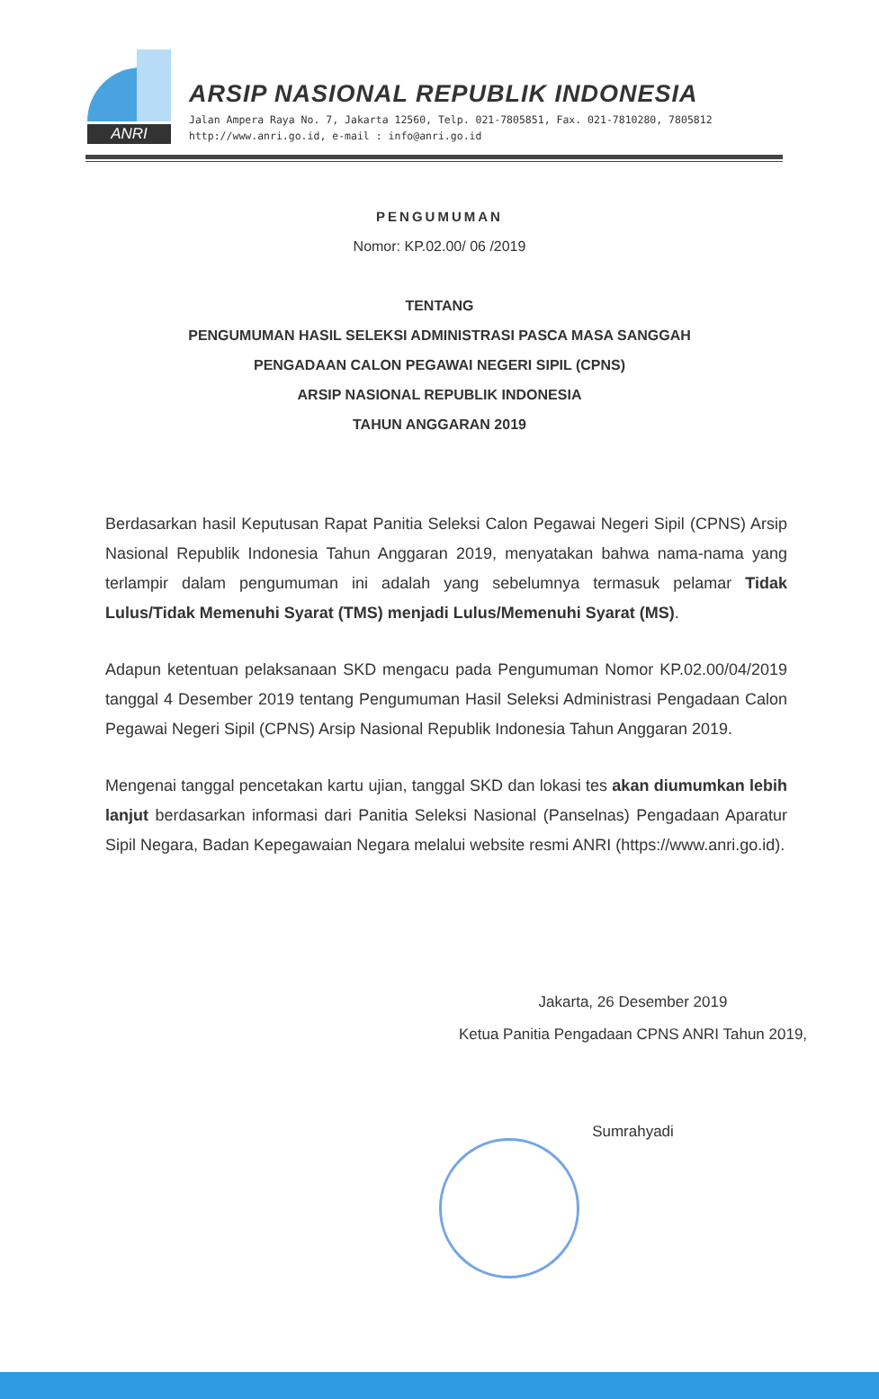ANRI
ARSIP NASIONAL REPUBLIK INDONESIA
Jalan Ampera Raya No. 7, Jakarta 12560, Telp. 021-7805851, Fax. 021-7810280, 7805812
http://www.anri.go.id, e-mail : info@anri.go.id
PENGUMUMAN
Nomor: KP.02.00/ 06 /2019
TENTANG
PENGUMUMAN HASIL SELEKSI ADMINISTRASI PASCA MASA SANGGAH
PENGADAAN CALON PEGAWAI NEGERI SIPIL (CPNS)
ARSIP NASIONAL REPUBLIK INDONESIA
TAHUN ANGGARAN 2019
Berdasarkan hasil Keputusan Rapat Panitia Seleksi Calon Pegawai Negeri Sipil (CPNS) Arsip Nasional Republik Indonesia Tahun Anggaran 2019, menyatakan bahwa nama-nama yang terlampir dalam pengumuman ini adalah yang sebelumnya termasuk pelamar Tidak Lulus/Tidak Memenuhi Syarat (TMS) menjadi Lulus/Memenuhi Syarat (MS).
Adapun ketentuan pelaksanaan SKD mengacu pada Pengumuman Nomor KP.02.00/04/2019 tanggal 4 Desember 2019 tentang Pengumuman Hasil Seleksi Administrasi Pengadaan Calon Pegawai Negeri Sipil (CPNS) Arsip Nasional Republik Indonesia Tahun Anggaran 2019.
Mengenai tanggal pencetakan kartu ujian, tanggal SKD dan lokasi tes akan diumumkan lebih lanjut berdasarkan informasi dari Panitia Seleksi Nasional (Panselnas) Pengadaan Aparatur Sipil Negara, Badan Kepegawaian Negara melalui website resmi ANRI (https://www.anri.go.id).
Jakarta, 26 Desember 2019
Ketua Panitia Pengadaan CPNS ANRI Tahun 2019,
Sumrahyadi